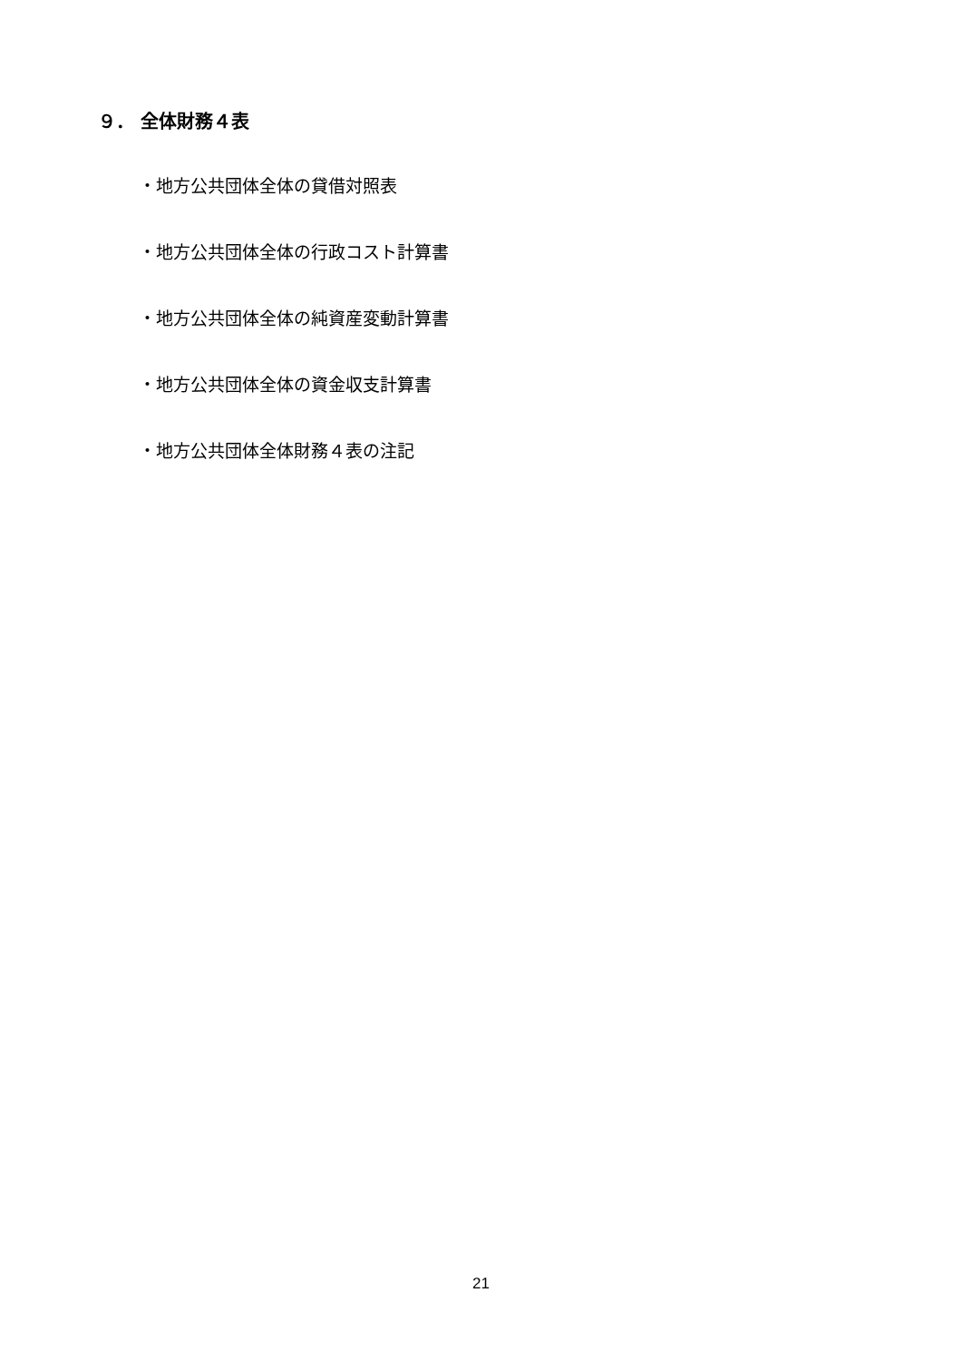９． 全体財務４表
・地方公共団体全体の貸借対照表
・地方公共団体全体の行政コスト計算書
・地方公共団体全体の純資産変動計算書
・地方公共団体全体の資金収支計算書
・地方公共団体全体財務４表の注記
21